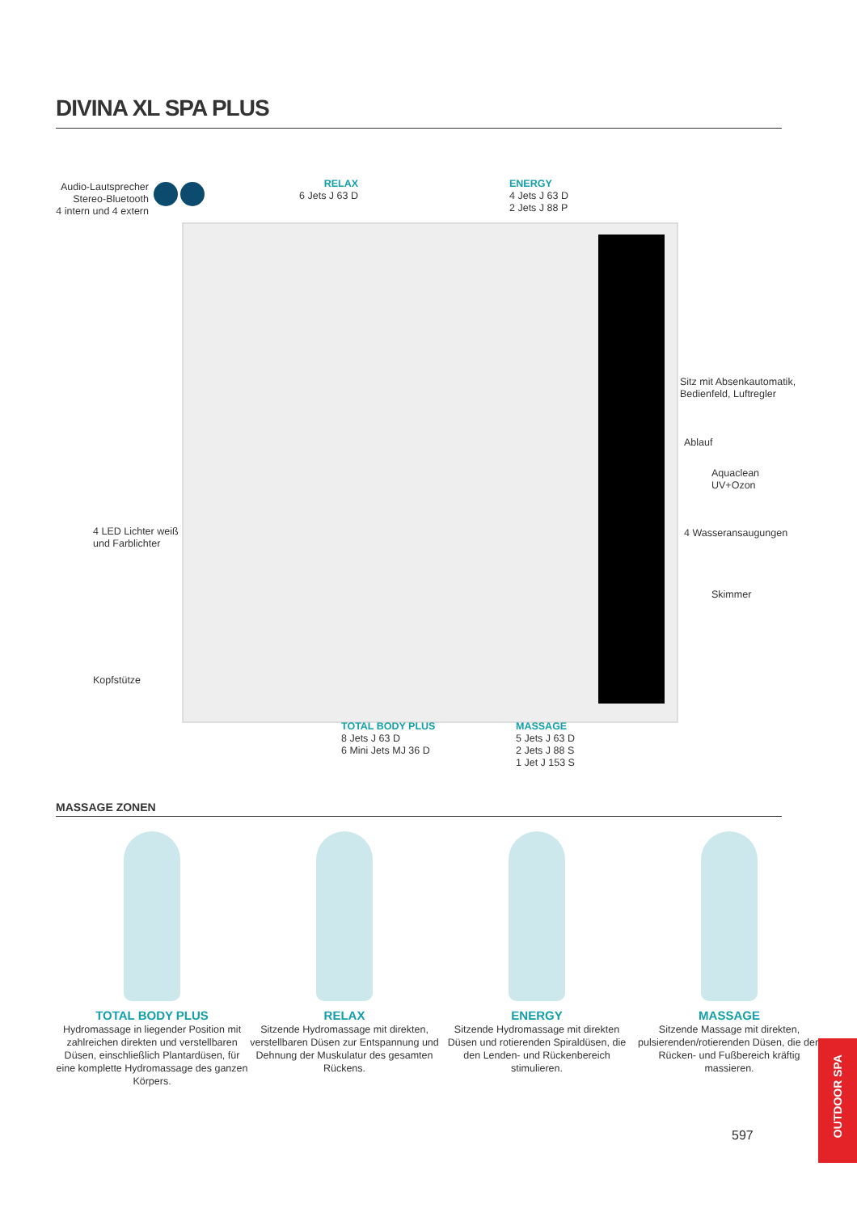DIVINA XL SPA PLUS
Audio-Lautsprecher
Stereo-Bluetooth
4 intern und 4 extern
RELAX
6 Jets J 63 D
ENERGY
4 Jets J 63 D
2 Jets J 88 P
Sitz mit Absenkautomatik,
Bedienfeld, Luftregler
Ablauf
Aquaclean
UV+Ozon
4 Wasseransaugungen
Skimmer
4 LED Lichter weiß
und Farblichter
Kopfstütze
TOTAL BODY PLUS
8 Jets J 63 D
6 Mini Jets MJ 36 D
MASSAGE
5 Jets J 63 D
2 Jets J 88 S
1 Jet J 153 S
MASSAGE ZONEN
TOTAL BODY PLUS
Hydromassage in liegender Position mit zahlreichen direkten und verstellbaren Düsen, einschließlich Plantardüsen, für eine komplette Hydromassage des ganzen Körpers.
RELAX
Sitzende Hydromassage mit direkten, verstellbaren Düsen zur Entspannung und Dehnung der Muskulatur des gesamten Rückens.
ENERGY
Sitzende Hydromassage mit direkten Düsen und rotierenden Spiraldüsen, die den Lenden- und Rückenbereich stimulieren.
MASSAGE
Sitzende Massage mit direkten, pulsierenden/rotierenden Düsen, die den Rücken- und Fußbereich kräftig massieren.
597
OUTDOOR SPA